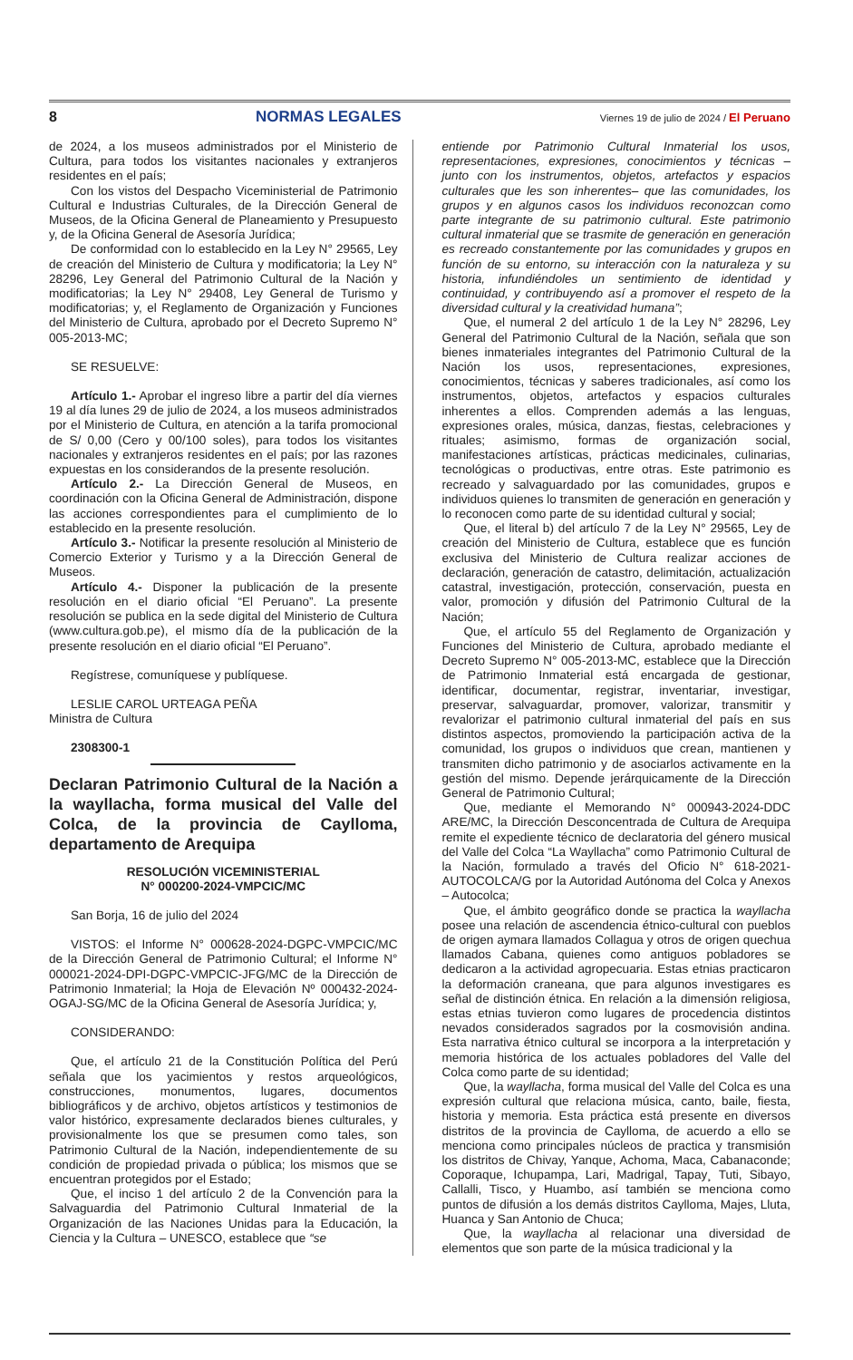8 NORMAS LEGALES Viernes 19 de julio de 2024 / El Peruano
de 2024, a los museos administrados por el Ministerio de Cultura, para todos los visitantes nacionales y extranjeros residentes en el país;
Con los vistos del Despacho Viceministerial de Patrimonio Cultural e Industrias Culturales, de la Dirección General de Museos, de la Oficina General de Planeamiento y Presupuesto y, de la Oficina General de Asesoría Jurídica;
De conformidad con lo establecido en la Ley N° 29565, Ley de creación del Ministerio de Cultura y modificatoria; la Ley N° 28296, Ley General del Patrimonio Cultural de la Nación y modificatorias; la Ley N° 29408, Ley General de Turismo y modificatorias; y, el Reglamento de Organización y Funciones del Ministerio de Cultura, aprobado por el Decreto Supremo N° 005-2013-MC;
SE RESUELVE:
Artículo 1.- Aprobar el ingreso libre a partir del día viernes 19 al día lunes 29 de julio de 2024, a los museos administrados por el Ministerio de Cultura, en atención a la tarifa promocional de S/ 0,00 (Cero y 00/100 soles), para todos los visitantes nacionales y extranjeros residentes en el país; por las razones expuestas en los considerandos de la presente resolución.
Artículo 2.- La Dirección General de Museos, en coordinación con la Oficina General de Administración, dispone las acciones correspondientes para el cumplimiento de lo establecido en la presente resolución.
Artículo 3.- Notificar la presente resolución al Ministerio de Comercio Exterior y Turismo y a la Dirección General de Museos.
Artículo 4.- Disponer la publicación de la presente resolución en el diario oficial “El Peruano”. La presente resolución se publica en la sede digital del Ministerio de Cultura (www.cultura.gob.pe), el mismo día de la publicación de la presente resolución en el diario oficial “El Peruano”.
Regístrese, comuníquese y publíquese.
LESLIE CAROL URTEAGA PEÑA
Ministra de Cultura
2308300-1
Declaran Patrimonio Cultural de la Nación a la wayllacha, forma musical del Valle del Colca, de la provincia de Caylloma, departamento de Arequipa
RESOLUCIÓN VICEMINISTERIAL
N° 000200-2024-VMPCIC/MC
San Borja, 16 de julio del 2024
VISTOS: el Informe N° 000628-2024-DGPC-VMPCIC/MC de la Dirección General de Patrimonio Cultural; el Informe N° 000021-2024-DPI-DGPC-VMPCIC-JFG/MC de la Dirección de Patrimonio Inmaterial; la Hoja de Elevación Nº 000432-2024-OGAJ-SG/MC de la Oficina General de Asesoría Jurídica; y,
CONSIDERANDO:
Que, el artículo 21 de la Constitución Política del Perú señala que los yacimientos y restos arqueológicos, construcciones, monumentos, lugares, documentos bibliográficos y de archivo, objetos artísticos y testimonios de valor histórico, expresamente declarados bienes culturales, y provisionalmente los que se presumen como tales, son Patrimonio Cultural de la Nación, independientemente de su condición de propiedad privada o pública; los mismos que se encuentran protegidos por el Estado;
Que, el inciso 1 del artículo 2 de la Convención para la Salvaguardia del Patrimonio Cultural Inmaterial de la Organización de las Naciones Unidas para la Educación, la Ciencia y la Cultura – UNESCO, establece que “se
entiende por Patrimonio Cultural Inmaterial los usos, representaciones, expresiones, conocimientos y técnicas –junto con los instrumentos, objetos, artefactos y espacios culturales que les son inherentes– que las comunidades, los grupos y en algunos casos los individuos reconozcan como parte integrante de su patrimonio cultural. Este patrimonio cultural inmaterial que se trasmite de generación en generación es recreado constantemente por las comunidades y grupos en función de su entorno, su interacción con la naturaleza y su historia, infundiéndoles un sentimiento de identidad y continuidad, y contribuyendo así a promover el respeto de la diversidad cultural y la creatividad humana”;
Que, el numeral 2 del artículo 1 de la Ley N° 28296, Ley General del Patrimonio Cultural de la Nación, señala que son bienes inmateriales integrantes del Patrimonio Cultural de la Nación los usos, representaciones, expresiones, conocimientos, técnicas y saberes tradicionales, así como los instrumentos, objetos, artefactos y espacios culturales inherentes a ellos. Comprenden además a las lenguas, expresiones orales, música, danzas, fiestas, celebraciones y rituales; asimismo, formas de organización social, manifestaciones artísticas, prácticas medicinales, culinarias, tecnológicas o productivas, entre otras. Este patrimonio es recreado y salvaguardado por las comunidades, grupos e individuos quienes lo transmiten de generación en generación y lo reconocen como parte de su identidad cultural y social;
Que, el literal b) del artículo 7 de la Ley N° 29565, Ley de creación del Ministerio de Cultura, establece que es función exclusiva del Ministerio de Cultura realizar acciones de declaración, generación de catastro, delimitación, actualización catastral, investigación, protección, conservación, puesta en valor, promoción y difusión del Patrimonio Cultural de la Nación;
Que, el artículo 55 del Reglamento de Organización y Funciones del Ministerio de Cultura, aprobado mediante el Decreto Supremo N° 005-2013-MC, establece que la Dirección de Patrimonio Inmaterial está encargada de gestionar, identificar, documentar, registrar, inventariar, investigar, preservar, salvaguardar, promover, valorizar, transmitir y revalorizar el patrimonio cultural inmaterial del país en sus distintos aspectos, promoviendo la participación activa de la comunidad, los grupos o individuos que crean, mantienen y transmiten dicho patrimonio y de asociarlos activamente en la gestión del mismo. Depende jerárquicamente de la Dirección General de Patrimonio Cultural;
Que, mediante el Memorando N° 000943-2024-DDC ARE/MC, la Dirección Desconcentrada de Cultura de Arequipa remite el expediente técnico de declaratoria del género musical del Valle del Colca “La Wayllacha” como Patrimonio Cultural de la Nación, formulado a través del Oficio N° 618-2021-AUTOCOLCA/G por la Autoridad Autónoma del Colca y Anexos – Autocolca;
Que, el ámbito geográfico donde se practica la wayllacha posee una relación de ascendencia étnico-cultural con pueblos de origen aymara llamados Collagua y otros de origen quechua llamados Cabana, quienes como antiguos pobladores se dedicaron a la actividad agropecuaria. Estas etnias practicaron la deformación craneana, que para algunos investigares es señal de distinción étnica. En relación a la dimensión religiosa, estas etnias tuvieron como lugares de procedencia distintos nevados considerados sagrados por la cosmovisión andina. Esta narrativa étnico cultural se incorpora a la interpretación y memoria histórica de los actuales pobladores del Valle del Colca como parte de su identidad;
Que, la wayllacha, forma musical del Valle del Colca es una expresión cultural que relaciona música, canto, baile, fiesta, historia y memoria. Esta práctica está presente en diversos distritos de la provincia de Caylloma, de acuerdo a ello se menciona como principales núcleos de practica y transmisión los distritos de Chivay, Yanque, Achoma, Maca, Cabanaconde; Coporaque, Ichupampa, Lari, Madrigal, Tapay¸ Tuti, Sibayo, Callalli, Tisco, y Huambo, así también se menciona como puntos de difusión a los demás distritos Caylloma, Majes, Lluta, Huanca y San Antonio de Chuca;
Que, la wayllacha al relacionar una diversidad de elementos que son parte de la música tradicional y la